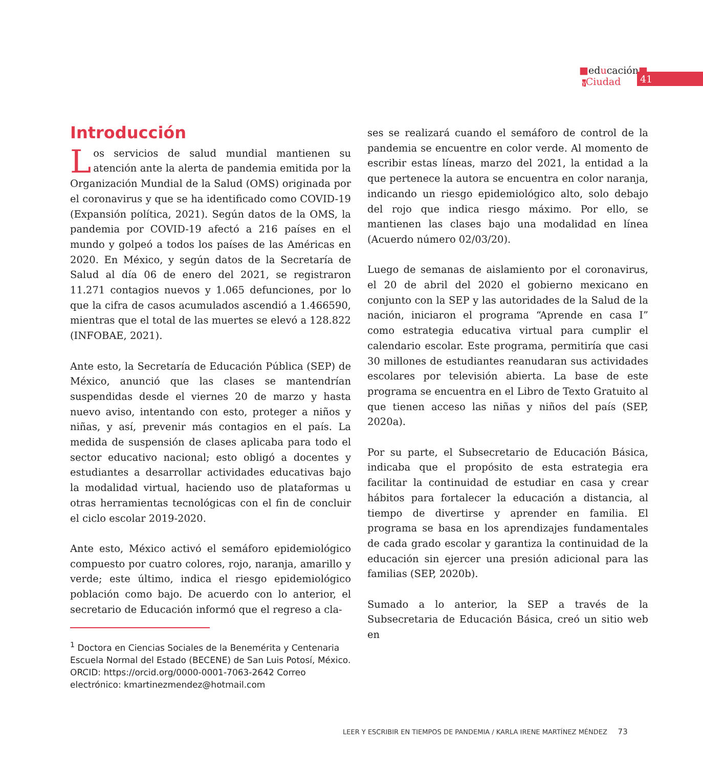■educación■
yCiudad
41
Introducción
Los servicios de salud mundial mantienen su atención ante la alerta de pandemia emitida por la Organización Mundial de la Salud (OMS) originada por el coronavirus y que se ha identificado como COVID-19 (Expansión política, 2021). Según datos de la OMS, la pandemia por COVID-19 afectó a 216 países en el mundo y golpeó a todos los países de las Américas en 2020. En México, y según datos de la Secretaría de Salud al día 06 de enero del 2021, se registraron 11.271 contagios nuevos y 1.065 defunciones, por lo que la cifra de casos acumulados ascendió a 1.466590, mientras que el total de las muertes se elevó a 128.822 (INFOBAE, 2021).
Ante esto, la Secretaría de Educación Pública (SEP) de México, anunció que las clases se mantendrían suspendidas desde el viernes 20 de marzo y hasta nuevo aviso, intentando con esto, proteger a niños y niñas, y así, prevenir más contagios en el país. La medida de suspensión de clases aplicaba para todo el sector educativo nacional; esto obligó a docentes y estudiantes a desarrollar actividades educativas bajo la modalidad virtual, haciendo uso de plataformas u otras herramientas tecnológicas con el fin de concluir el ciclo escolar 2019-2020.
Ante esto, México activó el semáforo epidemiológico compuesto por cuatro colores, rojo, naranja, amarillo y verde; este último, indica el riesgo epidemiológico población como bajo. De acuerdo con lo anterior, el secretario de Educación informó que el regreso a cla-
<sup>1</sup> Doctora en Ciencias Sociales de la Benemérita y Centenaria Escuela Normal del Estado (BECENE) de San Luis Potosí, México. ORCID: https://orcid.org/0000-0001-7063-2642 Correo electrónico: kmartinezmendez@hotmail.com
ses se realizará cuando el semáforo de control de la pandemia se encuentre en color verde. Al momento de escribir estas líneas, marzo del 2021, la entidad a la que pertenece la autora se encuentra en color naranja, indicando un riesgo epidemiológico alto, solo debajo del rojo que indica riesgo máximo. Por ello, se mantienen las clases bajo una modalidad en línea (Acuerdo número 02/03/20).
Luego de semanas de aislamiento por el coronavirus, el 20 de abril del 2020 el gobierno mexicano en conjunto con la SEP y las autoridades de la Salud de la nación, iniciaron el programa “Aprende en casa I” como estrategia educativa virtual para cumplir el calendario escolar. Este programa, permitiría que casi 30 millones de estudiantes reanudaran sus actividades escolares por televisión abierta. La base de este programa se encuentra en el Libro de Texto Gratuito al que tienen acceso las niñas y niños del país (SEP, 2020a).
Por su parte, el Subsecretario de Educación Básica, indicaba que el propósito de esta estrategia era facilitar la continuidad de estudiar en casa y crear hábitos para fortalecer la educación a distancia, al tiempo de divertirse y aprender en familia. El programa se basa en los aprendizajes fundamentales de cada grado escolar y garantiza la continuidad de la educación sin ejercer una presión adicional para las familias (SEP, 2020b).
Sumado a lo anterior, la SEP a través de la Subsecretaria de Educación Básica, creó un sitio web en
LEER Y ESCRIBIR EN TIEMPOS DE PANDEMIA / KARLA IRENE MARTÍNEZ MÉNDEZ 73